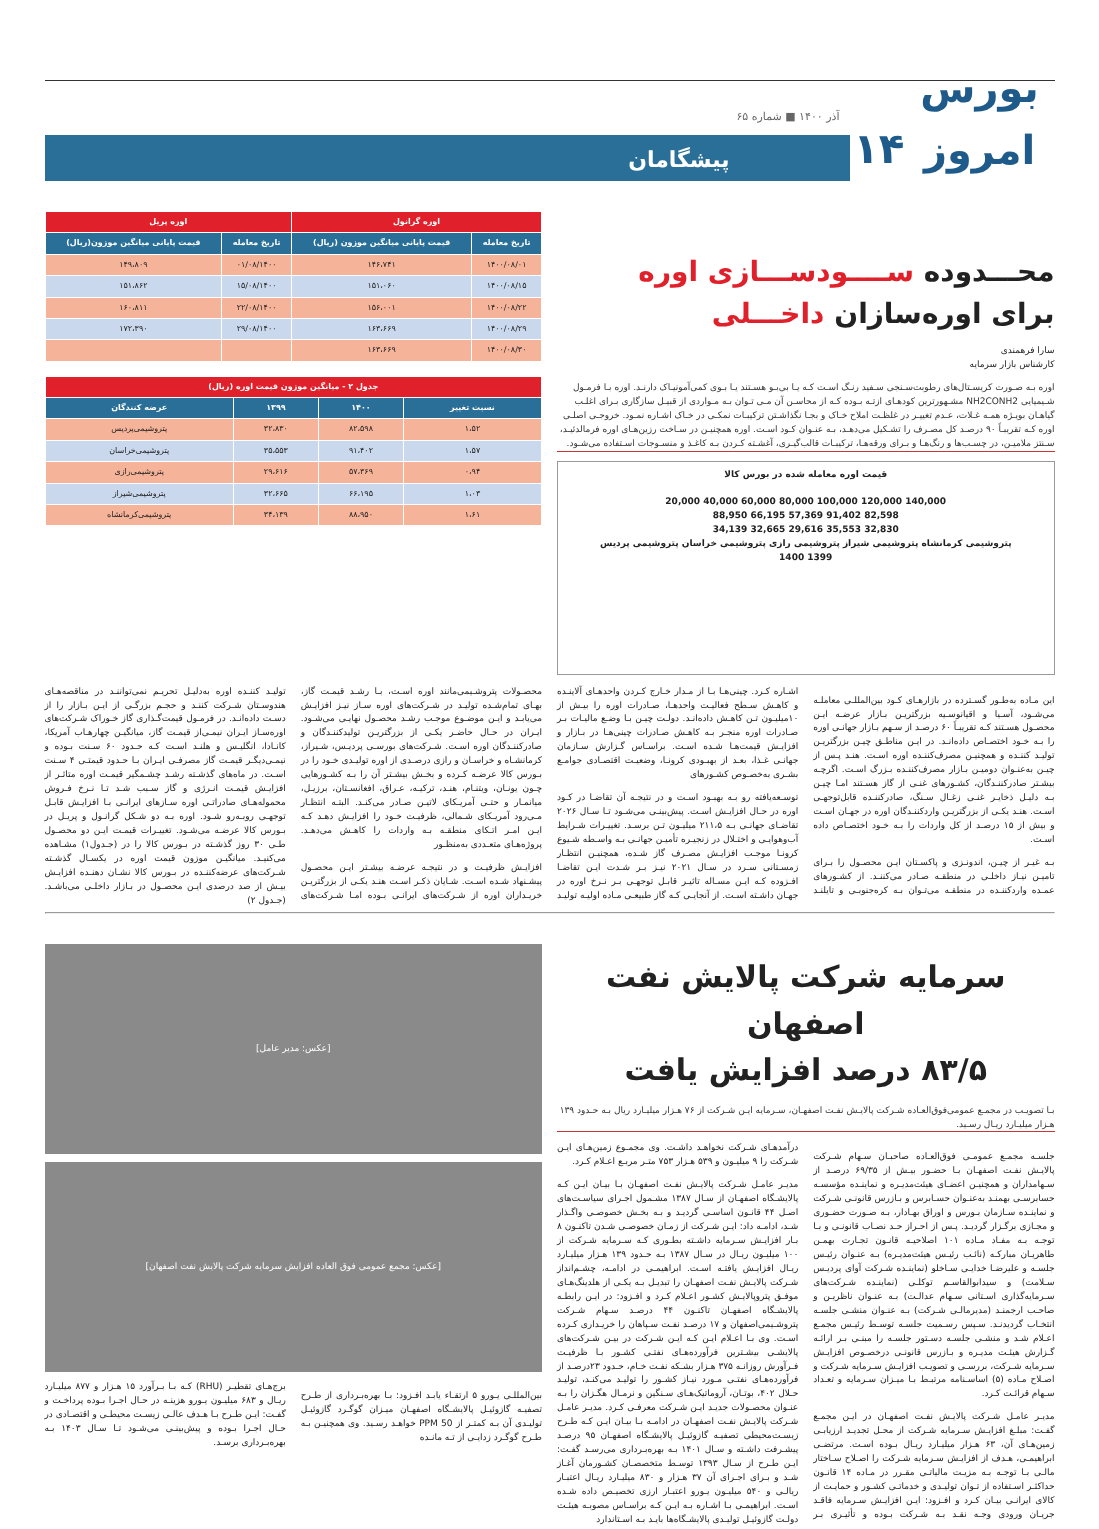بورس امروز
۱۴
آذر ۱۴۰۰ ■ شماره ۶۵
پیشگامان
محـــدوده ســــودســـازی اوره
برای اوره‌سازان داخـــلی
سارا فرهمندی
کارشناس بازار سرمایه
اوره بـه صـورت کریسـتال‌های رطوبت‌سـنجی سـفید رنـگ اسـت کـه یـا بی‌بـو هسـتند یـا بـوی کمی‌آمونیـاک دارنـد. اوره بـا فرمـول شـیمیایی NH2CONH2 مشـهورترین کودهـای ازتـه بـوده کـه از محاسـن آن مـی تـوان بـه مـواردی از قبیـل سازگاری بـرای اغلـب گیاهـان بویـژه همـه غـلات، عـدم تغییـر در غلظـت املاح خـاک و بجـا نگذاشـتن ترکیبـات نمکـی در خـاک اشـاره نمـود. خروجـی اصلـی اوره کـه تقریبـاً ۹۰ درصـد کل مصـرف را تشـکیل می‌دهـد، بـه عنـوان کـود اسـت. اوره همچنیـن در سـاخت رزین‌هـای اوره فرمالدئیـد، سـنتز ملامیـن، در چسـب‌ها و رنگ‌هـا و بـرای ورقه‌هـا، ترکیبـات قالب‌گیـری، آغشـته کـردن بـه کاغـذ و منسـوجات اسـتفاده می‌شـود.
قیمت اوره معامله شده در بورس کالا
140,000 120,000 100,000 80,000 60,000 40,000 20,000
82,598 91,402 57,369 66,195 88,950
32,830 35,553 29,616 32,665 34,139
پتروشیمی کرمانشاه پتروشیمی شیراز پتروشیمی رازی پتروشیمی خراسان پتروشیمی پردیس
1399 1400
| اوره گرانول | | اوره پریل | |
| --- | --- | --- | --- |
| تاریخ معامله | قیمت پایانی میانگین موزون (ریال) | تاریخ معامله | قیمت پایانی میانگین موزون(ریال) |
| ۱۴۰۰/۰۸/۰۱ | ۱۴۶،۷۴۱ | ۰۱/۰۸/۱۴۰۰ | ۱۴۹،۸۰۹ |
| ۱۴۰۰/۰۸/۱۵ | ۱۵۱،۰۶۰ | ۱۵/۰۸/۱۴۰۰ | ۱۵۱،۸۶۲ |
| ۱۴۰۰/۰۸/۲۲ | ۱۵۶،۰۰۱ | ۲۲/۰۸/۱۴۰۰ | ۱۶۰،۸۱۱ |
| ۱۴۰۰/۰۸/۲۹ | ۱۶۳،۶۶۹ | ۲۹/۰۸/۱۴۰۰ | ۱۷۲،۳۹۰ |
| ۱۴۰۰/۰۸/۳۰ | ۱۶۳،۶۶۹ | | |
| جدول ۲ - میانگین موزون قیمت اوره (ریال) | | | |
| --- | --- | --- | --- |
| نسبت تغییر | ۱۴۰۰ | ۱۳۹۹ | عرضه کنندگان |
| ۱،۵۲ | ۸۲،۵۹۸ | ۳۲،۸۳۰ | پتروشیمی‌پردیس |
| ۱،۵۷ | ۹۱،۴۰۲ | ۳۵،۵۵۳ | پتروشیمی‌خراسان |
| ۰،۹۴ | ۵۷،۳۶۹ | ۲۹،۶۱۶ | پتروشیمی‌رازی |
| ۱،۰۳ | ۶۶،۱۹۵ | ۳۲،۶۶۵ | پتروشیمی‌شیراز |
| ۱،۶۱ | ۸۸،۹۵۰ | ۳۴،۱۳۹ | پتروشیمی‌کرمانشاه |
این مـاده به‌طـور گسـترده در بازارهـای کـود بین‌المللـی معاملـه می‌شـود، آسـیا و اقیانوسـیه بزرگتریـن بـازار عرضـه ایـن محصـول هسـتند کـه تقریبـاً ۶۰ درصـد از سـهم بـازار جهانـی اوره را بـه خـود اختصـاص داده‌انـد. در ایـن مناطـق چیـن بزرگتریـن تولیـد کننـده و همچنیـن مصرف‌کننـده اوره اسـت. هنـد پـس از چیـن به‌عنـوان دومیـن بـازار مصرف‌کننـده بـزرگ اسـت. اگرچـه بیشـتر صادرکننـدگان، کشـورهای غنـی از گاز هسـتند امـا چیـن بـه دلیـل ذخایـر غنـی زغـال سـنگ، صادرکننـده قابل‌توجهـی اسـت. هنـد یکـی از بزرگتریـن واردکننـدگان اوره در جهـان اسـت و بیش از ۱۵ درصـد از کل واردات را بـه خـود اختصـاص داده اسـت.
بـه غیـر از چیـن، اندونـزی و پاکسـتان ایـن محصـول را بـرای تامیـن نیـاز داخلـی در منطقـه صـادر می‌کننـد. از کشـورهای عمـده واردکننـده در منطقـه می‌تـوان بـه کره‌جنوبـی و تایلنـد اشـاره کـرد. چینی‌هـا بـا از مـدار خـارج کـردن واحدهـای آلاینـده و کاهـش سـطح فعالیـت واحدهـا، صـادرات اوره را بیـش از ۱۰میلیـون تـن کاهـش داده‌انـد. دولـت چیـن بـا وضـع مالیـات بـر صـادرات اوره منجـر بـه کاهـش صـادرات چینی‌هـا در بـازار و افزایـش قیمت‌هـا شـده اسـت. براسـاس گـزارش سـازمان جهانـی غـذا، بعـد از بهبـودی کرونـا، وضعیـت اقتصـادی جوامـع بشـری به‌خصـوص کشـورهای
توسـعه‌یافته رو بـه بهبـود اسـت و در نتیجـه آن تقاضـا در کـود اوره در حـال افزایـش اسـت. پیش‌بینـی می‌شـود تـا سـال ۲۰۲۶ تقاضـای جهانـی بـه ۲۱۱،۵ میلیـون تـن برسـد. تغییـرات شـرایط آب‌وهوایـی و اختـلال در زنجیـره تأمیـن جهانـی بـه واسـطه شـیوع کرونـا موجـب افزایـش مصـرف گاز شـده، همچنیـن انتظـار زمسـتانی سـرد در سـال ۲۰۲۱ نیـز بـر شـدت ایـن تقاضـا افـزوده کـه ایـن مسـاله تاثیـر قابـل توجهـی بـر نـرخ اوره در جهـان داشـته اسـت. از آنجایـی کـه گاز طبیعـی مـاده اولیـه تولیـد محصـولات پتروشـیمی‌مانند اوره اسـت، بـا رشـد قیمـت گاز، بهـای تمام‌شـده تولیـد در شـرکت‌های اوره سـاز نیـز افزایـش می‌یابـد و ایـن موضـوع موجـب رشـد محصـول نهایـی می‌شـود. ایـران در حـال حاضـر یکـی از بزرگتریـن تولیدکننـدگان و صادرکننـدگان اوره اسـت. شـرکت‌های بورسـی پردیـس، شـیراز، کرمانشـاه و خراسـان و رازی درصـدی از اوره تولیـدی خـود را در بـورس کالا عرضـه کـرده و بخـش بیشـتر آن را بـه کشـورهایی چـون یونـان، ویتنـام، هنـد، ترکیـه، عـراق، افغانسـتان، برزیـل، میانمـار و حتـی آمریـکای لاتیـن صـادر می‌کنـد. البتـه انتظـار مـی‌رود آمریـکای شـمالی، ظرفیـت خـود را افزایـش دهـد کـه ایـن امـر اتـکای منطقـه بـه واردات را کاهـش می‌دهـد. پروژه‌هـای متعـددی به‌منظـور
افزایـش ظرفیـت و در نتیجـه عرضـه بیشـتر ایـن محصـول پیشـنهاد شـده اسـت. شـایان ذکـر اسـت هنـد یکـی از بزرگتریـن خریـداران اوره از شـرکت‌های ایرانـی بـوده امـا شـرکت‌های تولیـد کننـده اوره به‌دلیـل تحریـم نمی‌تواننـد در مناقصه‌هـای هندوسـتان شـرکت کننـد و حجـم بزرگـی از ایـن بـازار را از دسـت داده‌انـد. در فرمـول قیمت‌گـذاری گاز خـوراک شـرکت‌های اوره‌سـاز ایـران نیمـی‌از قیمـت گاز، میانگیـن چهارهـاب آمریکا، کانـادا، انگلیـس و هلنـد اسـت کـه حـدود ۶۰ سـنت بـوده و نیمـی‌دیگـر قیمـت گاز مصرفـی ایـران بـا حـدود قیمتـی ۴ سـنت اسـت. در ماه‌های گذشـته رشـد چشـمگیر قیمـت اوره متاثـر از افزایـش قیمـت انـرژی و گاز سـبب شـد تـا نـرخ فـروش محموله‌هـای صادراتـی اوره سـازهای ایرانـی بـا افزایـش قابـل توجهـی روبـه‌رو شـود. اوره بـه دو شـکل گرانـول و پریـل در بـورس کالا عرضـه می‌شـود. تغییـرات قیمـت ایـن دو محصـول طـی ۳۰ روز گذشـته در بـورس کالا را در (جـدول۱) مشـاهده می‌کنیـد. میانگیـن موزون قیمت اوره در یکسـال گذشـته شـرکت‌های عرضه‌کننـده در بـورس کالا نشـان دهنـده افزایـش بیـش از صد درصدی ایـن محصـول در بـازار داخلـی می‌باشـد. (جـدول ۲)
سرمایه شرکت پالایش نفت اصفهان
۸۳/۵ درصد افزایش یافت
بـا تصویـب در مجمـع عمومی‌فوق‌العـاده شـرکت پالایـش نفـت اصفهـان، سـرمایه ایـن شـرکت از ۷۶ هـزار میلیـارد ریال بـه حـدود ۱۳۹ هـزار میلیـارد ریـال رسـید.
جلسـه مجمـع عمومـی فوق‌العـاده صاحبـان سـهام شـرکت پالایـش نفـت اصفهـان بـا حضـور بیـش از ۶۹/۳۵ درصـد از سـهامداران و همچنیـن اعضـای هیئت‌مدیـره و نماینـده مؤسسـه حسابرسـی بهمنـد به‌عنـوان حسـابرس و بـازرس قانونـی شـرکت و نماینـده سـازمان بـورس و اوراق بهـادار، بـه صـورت حضـوری و مجـازی برگـزار گردیـد. پـس از احـراز حـد نصـاب قانونـی و بـا توجـه بـه مفـاد مـاده ۱۰۱ اصلاحیـه قانـون تجـارت بهمـن طاهریـان مبارکـه (نائـب رئیـس هیئت‌مدیـره) بـه عنـوان رئیـس جلسـه و علیرضـا خدایـی سـاخلو (نماینـده شـرکت آوای پردیـس سـلامت) و سیدابوالقاسـم توکلـی (نماینـده شـرکت‌های سـرمایه‌گذاری اسـتانی سـهام عدالـت) بـه عنـوان ناظریـن و صاحـب ارجمنـد (مدیرمالـی شـرکت) بـه عنـوان منشـی جلسـه انتخـاب گردیدنـد. سـپس رسـمیت جلسـه توسـط رئیـس مجمـع اعـلام شـد و منشـی جلسـه دسـتور جلسـه را مبنـی بـر ارائـه گـزارش هیئـت مدیـره و بـازرس قانونـی درخصـوص افزایـش سـرمایه شـرکت، بررسـی و تصویـب افزایـش سـرمایه شـرکت و اصـلاح مـاده (۵) اساسـنامه مرتبـط بـا میـزان سـرمایه و تعـداد سـهام قرائـت کـرد.
مدیـر عامـل شـرکت پالایـش نفـت اصفهـان در ایـن مجمـع گفـت: مبلـغ افزایـش سـرمایه شـرکت از محـل تجدیـد ارزیابـی زمین‌هـای آن، ۶۳ هـزار میلیـارد ریـال بـوده اسـت. مرتضـی ابراهیمـی، هـدف از افزایـش سـرمایه شـرکت را اصـلاح سـاختار مالـی بـا توجـه بـه مزیـت مالیاتـی مقـرر در مـاده ۱۴ قانـون حداکثـر اسـتفاده از تـوان تولیـدی و خدماتـی کشـور و حمایـت از کالای ایرانـی بیـان کـرد و افـزود: ایـن افزایـش سـرمایه فاقـد جریـان ورودی وجـه نقـد بـه شـرکت بـوده و تأثیـری بـر درآمدهـای شـرکت نخواهـد داشـت. وی مجمـوع زمین‌هـای ایـن شـرکت را ۹ میلیـون و ۵۳۹ هـزار ۷۵۳ متـر مربـع اعـلام کـرد.
مدیـر عامـل شـرکت پالایـش نفـت اصفهـان بـا بیـان ایـن کـه پالایشـگاه اصفهـان از سـال ۱۳۸۷ مشـمول اجـرای سیاسـت‌های اصـل ۴۴ قانـون اساسـی گردیـد و بـه بخـش خصوصـی واگـذار شـد، ادامـه داد: ایـن شـرکت از زمـان خصوصـی شـدن تاکنـون ۸ بـار افزایـش سـرمایه داشـته بطـوری کـه سـرمایه شـرکت از ۱۰۰ میلیـون ریـال در سـال ۱۳۸۷ بـه حـدود ۱۳۹ هـزار میلیـارد ریـال افزایـش یافتـه اسـت. ابراهیمـی در ادامـه، چشـم‌انداز شـرکت پالایـش نفـت اصفهـان را تبدیـل بـه یکـی از هلدینگ‌هـای موفـق پتروپالایـش کشـور اعـلام کـرد و افـزود: در ایـن رابطـه پالایشـگاه اصفهـان تاکنـون ۴۴ درصـد سـهام شـرکت پتروشـیمی‌اصفهان و ۱۷ درصـد نفـت سـپاهان را خریـداری کـرده اسـت. وی بـا اعـلام ایـن کـه ایـن شـرکت در بیـن شـرکت‌های پالایشـی بیشـترین فرآورده‌هـای نفتـی کشـور بـا ظرفیـت فـرآورش روزانـه ۳۷۵ هـزار بشـکه نفـت خـام، حـدود ۲۳درصـد از فرآورده‌هـای نفتـی مـورد نیـاز کشـور را تولیـد می‌کنـد، تولیـد حـلال ۴۰۲، بوتـان، آروماتیک‌هـای سـنگین و نرمـال هگـزان را بـه عنـوان محصـولات جدیـد ایـن شـرکت معرفـی کـرد. مدیـر عامـل شـرکت پالایـش نفـت اصفهـان در ادامـه بـا بیـان ایـن کـه طـرح زیسـت‌محیطی تصفیـه گازوئیـل پالایشـگاه اصفهـان ۹۵ درصـد پیشـرفت داشـته و سـال ۱۴۰۱ بـه بهره‌بـرداری می‌رسـد گفـت: ایـن طـرح از سـال ۱۳۹۳ توسـط متخصصـان کشـورمان آغـاز شـد و بـرای اجـرای آن ۳۷ هـزار و ۸۳۰ میلیـارد ریـال اعتبـار ریالـی و ۵۴۰ میلیـون یـورو اعتبـار ارزی تخصیـص داده شـده اسـت. ابراهیمـی بـا اشـاره بـه ایـن کـه براسـاس مصوبـه هیئـت دولـت گازوئیـل تولیـدی پالایشـگاه‌ها بایـد بـه اسـتاندارد
[عکس: مدیر عامل]
[عکس: مجمع عمومی فوق العاده افزایش سرمایه شرکت پالایش نفت اصفهان]
بین‌المللـی یـورو ۵ ارتقـاء یابـد افـزود: بـا بهره‌بـرداری از طـرح تصفیـه گازوئیـل پالایشـگاه اصفهـان میـزان گوگـرد گازوئیـل تولیـدی آن بـه کمتـر از PPM 50 خواهـد رسـید. وی همچنیـن بـه طـرح گوگـرد زدایـی از تـه مانـده
برج‌هـای تقطیـر (RHU) کـه بـا بـرآورد ۱۵ هـزار و ۸۷۷ میلیـارد ریـال و ۶۸۳ میلیـون یـورو هزینـه در حـال اجـرا بـوده پرداخـت و گفـت: ایـن طـرح بـا هـدف عالـی زیسـت محیطـی و اقتصـادی در حـال اجـرا بـوده و پیش‌بینـی می‌شـود تـا سـال ۱۴۰۳ بـه بهره‌بـرداری برسـد.